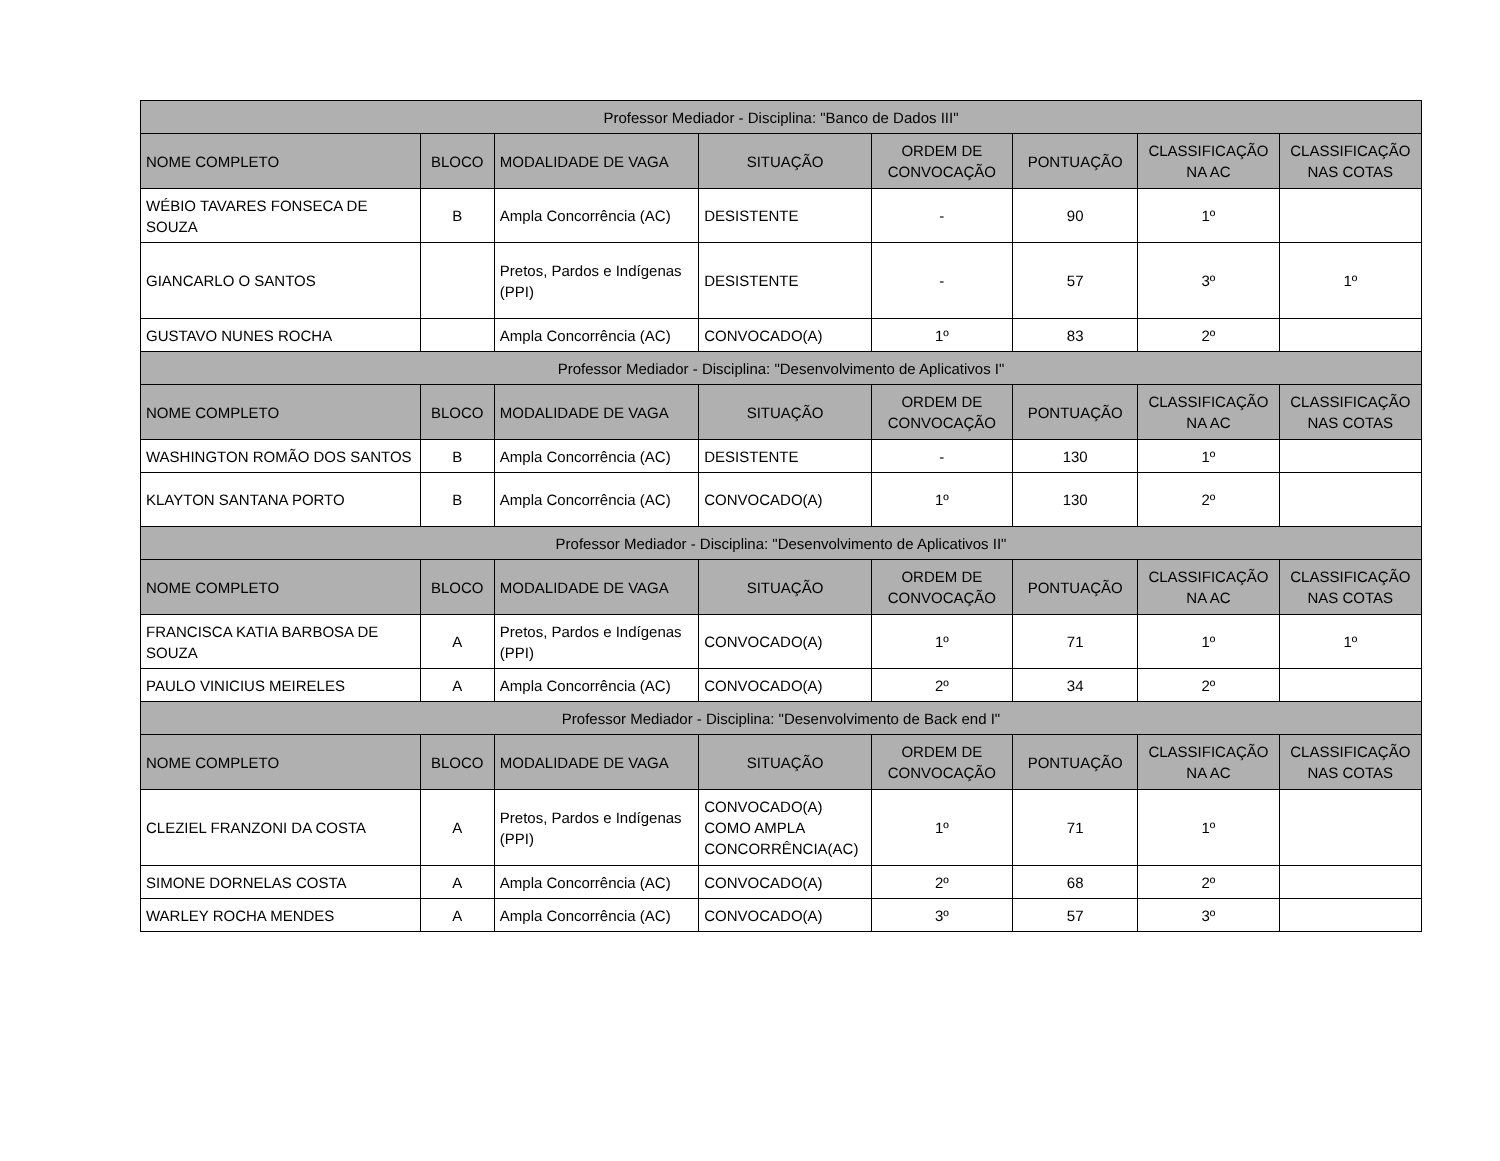| Professor Mediador - Disciplina: "Banco de Dados III" | | | | | | | |
| --- | --- | --- | --- | --- | --- | --- | --- |
| NOME COMPLETO | BLOCO | MODALIDADE DE VAGA | SITUAÇÃO | ORDEM DE CONVOCAÇÃO | PONTUAÇÃO | CLASSIFICAÇÃO NA AC | CLASSIFICAÇÃO NAS COTAS |
| WÉBIO TAVARES FONSECA DE SOUZA | B | Ampla Concorrência (AC) | DESISTENTE | - | 90 | 1º | |
| GIANCARLO O SANTOS | | Pretos, Pardos e Indígenas (PPI) | DESISTENTE | - | 57 | 3º | 1º |
| GUSTAVO NUNES ROCHA | | Ampla Concorrência (AC) | CONVOCADO(A) | 1º | 83 | 2º | |
| Professor Mediador - Disciplina: "Desenvolvimento de Aplicativos I" | | | | | | | |
| NOME COMPLETO | BLOCO | MODALIDADE DE VAGA | SITUAÇÃO | ORDEM DE CONVOCAÇÃO | PONTUAÇÃO | CLASSIFICAÇÃO NA AC | CLASSIFICAÇÃO NAS COTAS |
| WASHINGTON ROMÃO DOS SANTOS | B | Ampla Concorrência (AC) | DESISTENTE | - | 130 | 1º | |
| KLAYTON SANTANA PORTO | B | Ampla Concorrência (AC) | CONVOCADO(A) | 1º | 130 | 2º | |
| Professor Mediador - Disciplina: "Desenvolvimento de Aplicativos II" | | | | | | | |
| NOME COMPLETO | BLOCO | MODALIDADE DE VAGA | SITUAÇÃO | ORDEM DE CONVOCAÇÃO | PONTUAÇÃO | CLASSIFICAÇÃO NA AC | CLASSIFICAÇÃO NAS COTAS |
| FRANCISCA KATIA BARBOSA DE SOUZA | A | Pretos, Pardos e Indígenas (PPI) | CONVOCADO(A) | 1º | 71 | 1º | 1º |
| PAULO VINICIUS MEIRELES | A | Ampla Concorrência (AC) | CONVOCADO(A) | 2º | 34 | 2º | |
| Professor Mediador - Disciplina: "Desenvolvimento de Back end I" | | | | | | | |
| NOME COMPLETO | BLOCO | MODALIDADE DE VAGA | SITUAÇÃO | ORDEM DE CONVOCAÇÃO | PONTUAÇÃO | CLASSIFICAÇÃO NA AC | CLASSIFICAÇÃO NAS COTAS |
| CLEZIEL FRANZONI DA COSTA | A | Pretos, Pardos e Indígenas (PPI) | CONVOCADO(A) COMO AMPLA CONCORRÊNCIA(AC) | 1º | 71 | 1º | |
| SIMONE DORNELAS COSTA | A | Ampla Concorrência (AC) | CONVOCADO(A) | 2º | 68 | 2º | |
| WARLEY ROCHA MENDES | A | Ampla Concorrência (AC) | CONVOCADO(A) | 3º | 57 | 3º | |